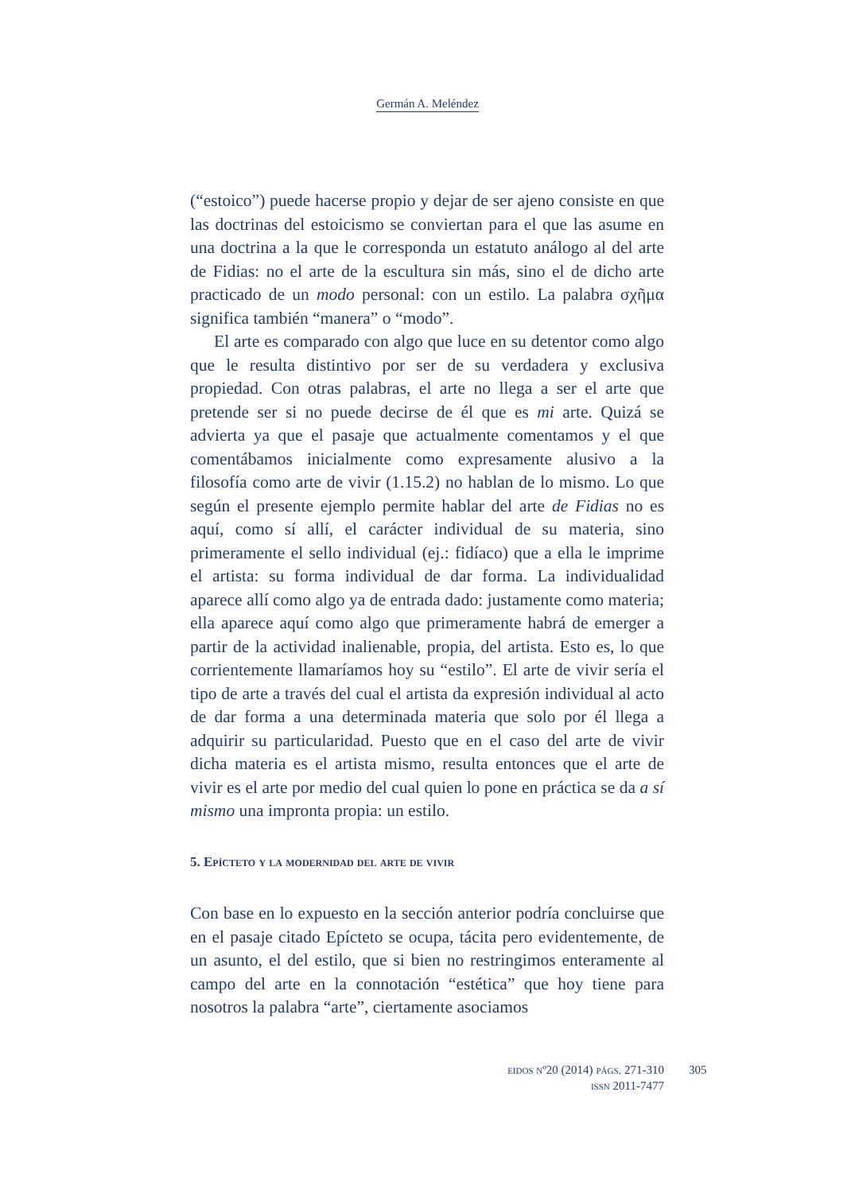Germán A. Meléndez
(“estoico”) puede hacerse propio y dejar de ser ajeno consiste en que las doctrinas del estoicismo se conviertan para el que las asume en una doctrina a la que le corresponda un estatuto análogo al del arte de Fidias: no el arte de la escultura sin más, sino el de dicho arte practicado de un modo personal: con un estilo. La palabra σχῆμα significa también “manera” o “modo”.
El arte es comparado con algo que luce en su detentor como algo que le resulta distintivo por ser de su verdadera y exclusiva propiedad. Con otras palabras, el arte no llega a ser el arte que pretende ser si no puede decirse de él que es mi arte. Quizá se advierta ya que el pasaje que actualmente comentamos y el que comentábamos inicialmente como expresamente alusivo a la filosofía como arte de vivir (1.15.2) no hablan de lo mismo. Lo que según el presente ejemplo permite hablar del arte de Fidias no es aquí, como sí allí, el carácter individual de su materia, sino primeramente el sello individual (ej.: fidíaco) que a ella le imprime el artista: su forma individual de dar forma. La individualidad aparece allí como algo ya de entrada dado: justamente como materia; ella aparece aquí como algo que primeramente habrá de emerger a partir de la actividad inalienable, propia, del artista. Esto es, lo que corrientemente llamaríamos hoy su “estilo”. El arte de vivir sería el tipo de arte a través del cual el artista da expresión individual al acto de dar forma a una determinada materia que solo por él llega a adquirir su particularidad. Puesto que en el caso del arte de vivir dicha materia es el artista mismo, resulta entonces que el arte de vivir es el arte por medio del cual quien lo pone en práctica se da a sí mismo una impronta propia: un estilo.
5. Epícteto y la modernidad del arte de vivir
Con base en lo expuesto en la sección anterior podría concluirse que en el pasaje citado Epícteto se ocupa, tácita pero evidentemente, de un asunto, el del estilo, que si bien no restringimos enteramente al campo del arte en la connotación “estética” que hoy tiene para nosotros la palabra “arte”, ciertamente asociamos
eidos nº20 (2014) págs. 271-310
issn 2011-7477
305